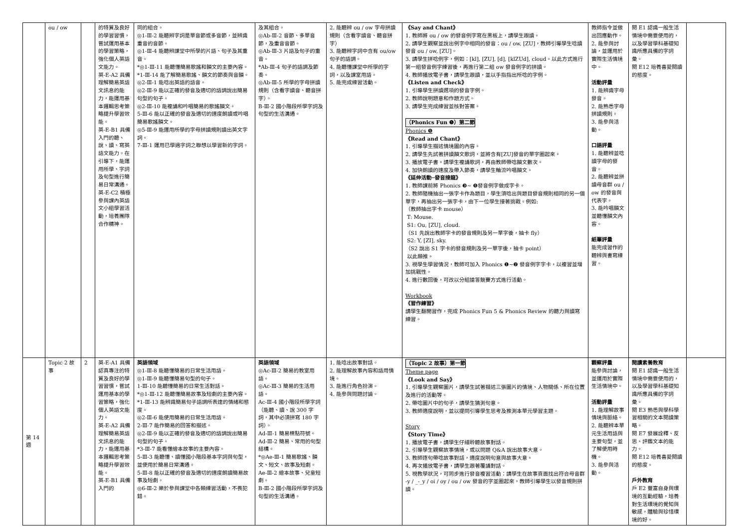| | ou / ow | | 的特質及良好的學習習慣，嘗試運用基本的學習策略，強化個人英語文能力。 英-E-A2 具備理解簡易英語文訊息的能力，能運用基本邏輯思考策略提升學習效能。 英-E-B1 具備入門的聽、說、讀、寫英語文能力。在引導下，能運用所學、字詞及句型進行簡易日常溝通。 英-E-C2 積極參與課內英語文小組學習活動，培養團隊合作精神。 | 同的組合。 ◎1-Ⅲ-2 能聽辨字詞是單音節或多音節，並辨識重音的音節。 ◎1-Ⅲ-4 能聽辨課堂中所學的片語、句子及其重音。 *◎1-Ⅲ-11 能聽懂簡易歌謠和韻文的主要內容。 *1-Ⅲ-14 能了解簡易歌謠、韻文的節奏與音韻。 ◎2-Ⅲ-1 能唸出英語的語音。 ◎2-Ⅲ-9 能以正確的發音及適切的語調說出簡易句型的句子。 ◎2-Ⅲ-10 能複誦和吟唱簡易的歌謠韻文。 5-Ⅲ-6 能以正確的發音及適切的速度朗讀或吟唱簡易歌謠韻文。 ◎5-Ⅲ-9 能運用所學的字母拼讀規則讀出英文字詞。 7-Ⅲ-1 運用已學過字詞之聯想以學習新的字詞。 | 及其組合。 ◎Ab-Ⅲ-2 音節、多單音節，及重音音節。 ◎Ab-Ⅲ-3 片語及句子的重音。 *Ab-Ⅲ-4 句子的語調及節奏。 ◎Ab-Ⅲ-5 所學的字母拼讀規則（含看字讀音、聽音拼字）。 B-Ⅲ-2 國小階段所學字詞及句型的生活溝通。 | 2. 能聽辨 ou / ow 字母拼讀規則（含看字讀音、聽音拼字） 3. 能聽辨字詞中含有 ou/ow 句子的語調。 4. 能聽懂課堂中所學的字詞，以及課室用語。 5. 能完成練習活動。 | 《Say and Chant》 1. 教師將 ou / ow 的發音例字寫在黑板上，請學生跟讀。 2. 請學生觀察並說出例字中相同的發音：ou / ow, [ZU]，教師引導學生唸讀發音 ou / ow, [ZU]。 3. 請學生拼唸例字，例如：[kl], [ZU], [d], [klZUd], cloud。以此方式進行第一組發音例字練習後，再進行第二組 ow 發音例字的拼讀。 4. 教師播放電子書，請學生跟讀，並以手指指出所唸的字例。 《Listen and Check》 1. 引導學生拼讀選項的發音字例。 2. 教師說明題意和作題方式。 3. 請學生完成練習並核對答案。 （Phonics Fun ❺）第二節 Phonics ❺ 《Read and Chant》 1. 引導學生描述情境圖的內容。 2. 請學生先試著拼讀韻文歌詞，並將含有[ZU]發音的單字圈起來。 3. 播放電子書，請學生複誦歌詞，再由教師帶唸韻文數次。 4. 加快朗讀的速度及帶入節奏，請學生輪流吟唱韻文。 《延伸活動─發音接龍》 1. 教師課前將 Phonics ❸~ ❺發音例字做成字卡。 2. 教師隨機抽出一張字卡作為題目，學生須唸出與題目發音規則相同的另一個單字，再抽出另一張字卡，由下一位學生接著挑戰。例如: （教師抽出字卡 mouse） T: Mouse. S1: Ou, [ZU], cloud. （S1 先說出教師字卡的發音規則及另一單字後，抽卡 fly） S2: Y, [ZI], sky. （S2 說出 S1 字卡的發音規則及另一單字後，抽卡 point） 以此類推。 3. 視學生學習情況，教師可加入 Phonics ❶~❷ 發音例字字卡，以複習並增加挑戰性。 4. 進行數回後，可改以分組搶答競賽方式進行活動。 Workbook 《習作練習》 請學生翻開習作，完成 Phonics Fun 5 & Phonics Review 的聽力與讀寫練習。 | 教師指令並做出回應動作。 2. 能參與討論，並運用於實際生活情境中。 活動評量 1. 能辨識字母發音。 2. 能熟悉字母拼讀規則。 3. 能參與活動。 口語評量 1. 能聽辨並唸讀字母的發音。 2. 能聽辨並拼讀母音群 ou / ow 的發音與代表字。 3. 能吟唱韻文並聽懂韻文內容。 紙筆評量 能完成習作的聽辨與書寫練習。 | 閱 E1 認識一般生活情境中需要使用的，以及學習學科基礎知識所應具備的字詞彙。 閱 E12 培養喜愛閱讀的態度。 | |
| 第 14 週 | Topic 2 故事 | 2 | 英-E-A1 具備認真專注的特質及良好的學習習慣，嘗試運用基本的學習策略，強化個人英語文能力。 英-E-A2 具備理解簡易英語文訊息的能力，能運用基本邏輯思考策略提升學習效能。 英-E-B1 具備入門的 | 英語領域 ◎1-Ⅲ-8 能聽懂簡易的日常生活用語。 ◎1-Ⅲ-9 能聽懂簡易句型的句子。 1-Ⅲ-10 能聽懂簡易的日常生活對話。 *◎1-Ⅲ-12 能聽懂簡易故事及短劇的主要內容。 *1-Ⅲ-13 能辨識簡易句子語調所表達的情緒和態度。 ◎2-Ⅲ-6 能使用簡易的日常生活用語。 2-Ⅲ-7 能作簡易的回答和描述。 ◎2-Ⅲ-9 能以正確的發音及適切的語調說出簡易句型的句子。 *3-Ⅲ-7 能看懂繪本故事的主要內容。 5-Ⅲ-3 能聽懂、讀懂國小階段基本字詞與句型，並使用於簡易日常溝通。 5-Ⅲ-8 能以正確的發音及適切的速度朗讀簡易故事及短劇。 ◎6-Ⅲ-2 樂於參與課堂中各類練習活動，不畏犯錯。 | 英語領域 ◎Ac-Ⅲ-2 簡易的教室用語。 ◎Ac-Ⅲ-3 簡易的生活用語。 Ac-Ⅲ-4 國小階段所學字詞（能聽、讀、說 300 字詞，其中必須拼寫 180 字詞）。 Ad-Ⅲ-1 簡易標點符號。 Ad-Ⅲ-2 簡易、常用的句型結構。 *◎Ae-Ⅲ-1 簡易歌謠、韻文、短文、故事及短劇。 Ae-Ⅲ-2 繪本故事、兒童短劇。 B-Ⅲ-2 國小階段所學字詞及句型的生活溝通。 | 1. 能唸出故事對話。 2. 能理解故事內容和語用情境。 3. 能進行角色扮演。 4. 能參與問題討論。 | （Topic 2 故事）第一節 Theme page 《Look and Say》 1. 引導學生觀察圖片，請學生試著描述三張圖片的情境、人物關係、所在位置及進行的活動等。 2. 帶唸圖片中的句子，請學生猜測句意。 3. 教師適度說明，並以提問引導學生思考及推測本單元學習主題。 Story 《Story Time》 1. 播放電子書，請學生仔細聆聽故事對話。 2. 引導學生觀察故事情境，或以問題 Q&A 說出故事大意。 3. 教師逐句帶唸故事對話，適度說明句意與故事大意。 4. 再次播放電子書，請學生跟著覆誦對話。 5. 視教學狀況，可同步進行發音複習活動：請學生在故事頁面找出符合母音群 -y / _-_y / oi / oy / ou / ow 發音的字並圈起來，教師引導學生以發音規則拼讀。 | 觀察評量 能參與討論，並運用於實際生活情境中。 活動評量 1. 能理解故事情境與脈絡。 2. 能聽辨本單元生活用語與主要句型，並了解使用時機。 3. 能參與活動。 | 閱讀素養教育 閱 E1 認識一般生活情境中需要使用的，以及學習學科基礎知識所應具備的字詞彙。 閱 E3 熟悉與學科學習相關的文本閱讀策略。 閱 E7 發展詮釋、反思、評鑑文本的能力。 閱 E12 培養喜愛閱讀的態度。 戶外教育 戶 E2 豐富自身與環境的互動經驗，培養對生活環境的覺知與敏感，體驗與珍惜環境的好。 | |